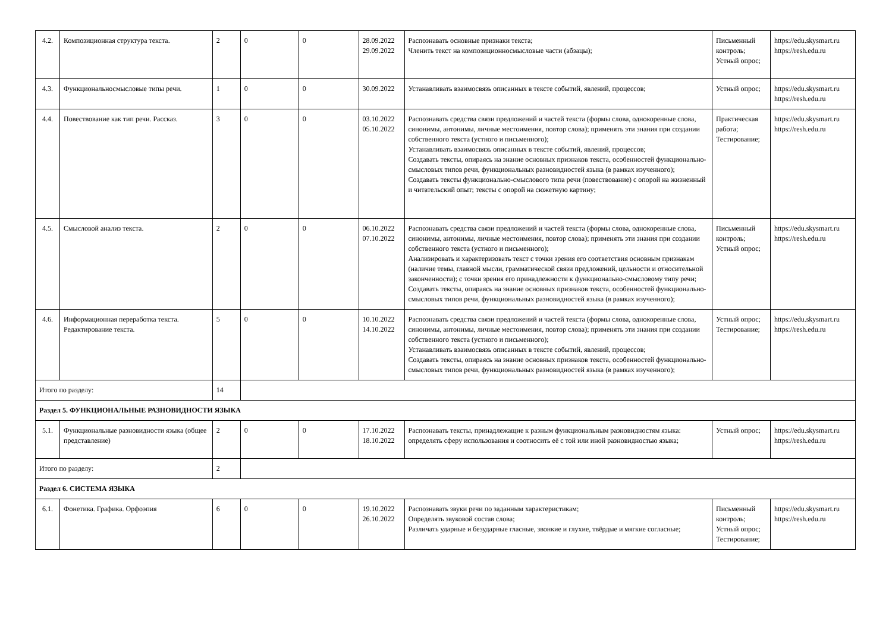| 4.2. | Композиционная структура текста. | 2 | 0 | 0 | 28.09.2022 29.09.2022 | Распознавать основные признаки текста; Членить текст на композиционносмысловые части (абзацы); | Письменный контроль; Устный опрос; | https://edu.skysmart.ru https://resh.edu.ru |
| 4.3. | Функциональносмысловые типы речи. | 1 | 0 | 0 | 30.09.2022 | Устанавливать взаимосвязь описанных в тексте событий, явлений, процессов; | Устный опрос; | https://edu.skysmart.ru https://resh.edu.ru |
| 4.4. | Повествование как тип речи. Рассказ. | 3 | 0 | 0 | 03.10.2022 05.10.2022 | Распознавать средства связи предложений и частей текста (формы слова, однокоренные слова, синонимы, антонимы, личные местоимения, повтор слова); применять эти знания при создании собственного текста (устного и письменного); Устанавливать взаимосвязь описанных в тексте событий, явлений, процессов; Создавать тексты, опираясь на знание основных признаков текста, особенностей функционально-смысловых типов речи, функциональных разновидностей языка (в рамках изученного); Создавать тексты функционально-смыслового типа речи (повествование) с опорой на жизненный и читательский опыт; тексты с опорой на сюжетную картину; | Практическая работа; Тестирование; | https://edu.skysmart.ru https://resh.edu.ru |
| 4.5. | Смысловой анализ текста. | 2 | 0 | 0 | 06.10.2022 07.10.2022 | Распознавать средства связи предложений и частей текста (формы слова, однокоренные слова, синонимы, антонимы, личные местоимения, повтор слова); применять эти знания при создании собственного текста (устного и письменного); Анализировать и характеризовать текст с точки зрения его соответствия основным признакам (наличие темы, главной мысли, грамматической связи предложений, цельности и относительной законченности); с точки зрения его принадлежности к функционально-смысловому типу речи; Создавать тексты, опираясь на знание основных признаков текста, особенностей функционально-смысловых типов речи, функциональных разновидностей языка (в рамках изученного); | Письменный контроль; Устный опрос; | https://edu.skysmart.ru https://resh.edu.ru |
| 4.6. | Информационная переработка текста. Редактирование текста. | 5 | 0 | 0 | 10.10.2022 14.10.2022 | Распознавать средства связи предложений и частей текста (формы слова, однокоренные слова, синонимы, антонимы, личные местоимения, повтор слова); применять эти знания при создании собственного текста (устного и письменного); Устанавливать взаимосвязь описанных в тексте событий, явлений, процессов; Создавать тексты, опираясь на знание основных признаков текста, особенностей функционально-смысловых типов речи, функциональных разновидностей языка (в рамках изученного); | Устный опрос; Тестирование; | https://edu.skysmart.ru https://resh.edu.ru |
| Итого по разделу: | | 14 | | | | | | |
| Раздел 5. ФУНКЦИОНАЛЬНЫЕ РАЗНОВИДНОСТИ ЯЗЫКА | | | | | | | | |
| 5.1. | Функциональные разновидности языка (общее представление) | 2 | 0 | 0 | 17.10.2022 18.10.2022 | Распознавать тексты, принадлежащие к разным функциональным разновидностям языка: определять сферу использования и соотносить её с той или иной разновидностью языка; | Устный опрос; | https://edu.skysmart.ru https://resh.edu.ru |
| Итого по разделу: | | 2 | | | | | | |
| Раздел 6. СИСТЕМА ЯЗЫКА | | | | | | | | |
| 6.1. | Фонетика. Графика. Орфоэпия | 6 | 0 | 0 | 19.10.2022 26.10.2022 | Распознавать звуки речи по заданным характеристикам; Определять звуковой состав слова; Различать ударные и безударные гласные, звонкие и глухие, твёрдые и мягкие согласные; | Письменный контроль; Устный опрос; Тестирование; | https://edu.skysmart.ru https://resh.edu.ru |